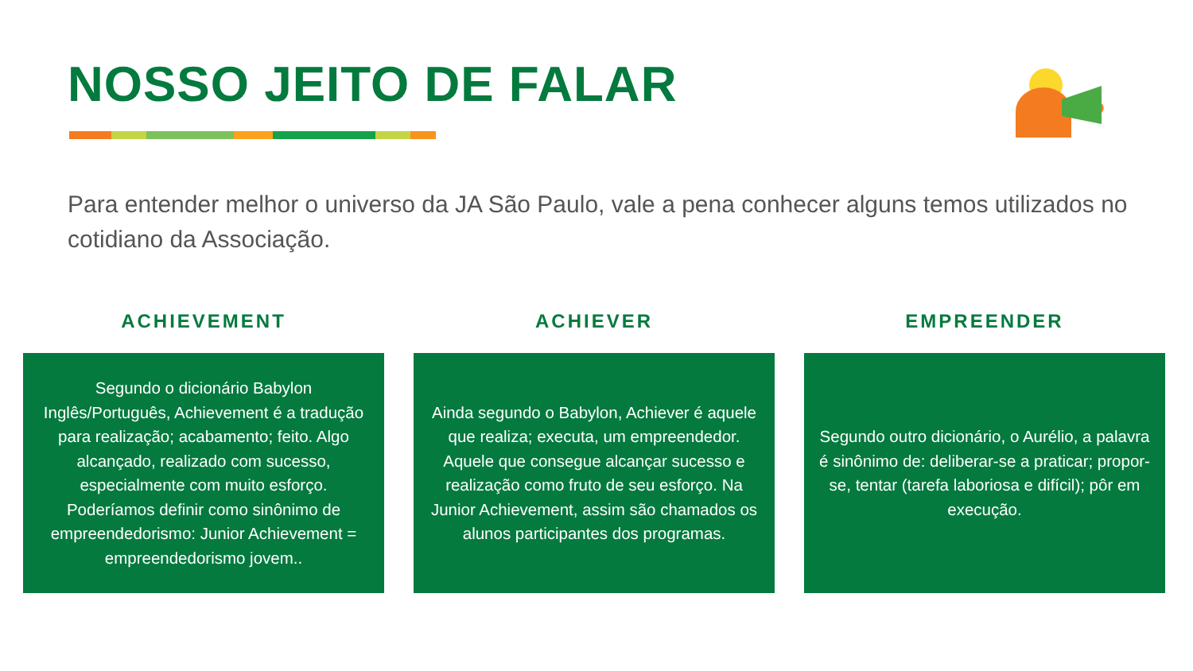NOSSO JEITO DE FALAR
Para entender melhor o universo da JA São Paulo, vale a pena conhecer alguns temos utilizados no cotidiano da Associação.
ACHIEVEMENT
Segundo o dicionário Babylon Inglês/Português, Achievement é a tradução para realização; acabamento; feito. Algo alcançado, realizado com sucesso, especialmente com muito esforço. Poderíamos definir como sinônimo de empreendedorismo: Junior Achievement = empreendedorismo jovem..
ACHIEVER
Ainda segundo o Babylon, Achiever é aquele que realiza; executa, um empreendedor. Aquele que consegue alcançar sucesso e realização como fruto de seu esforço. Na Junior Achievement, assim são chamados os alunos participantes dos programas.
EMPREENDER
Segundo outro dicionário, o Aurélio, a palavra é sinônimo de: deliberar-se a praticar; propor-se, tentar (tarefa laboriosa e difícil); pôr em execução.